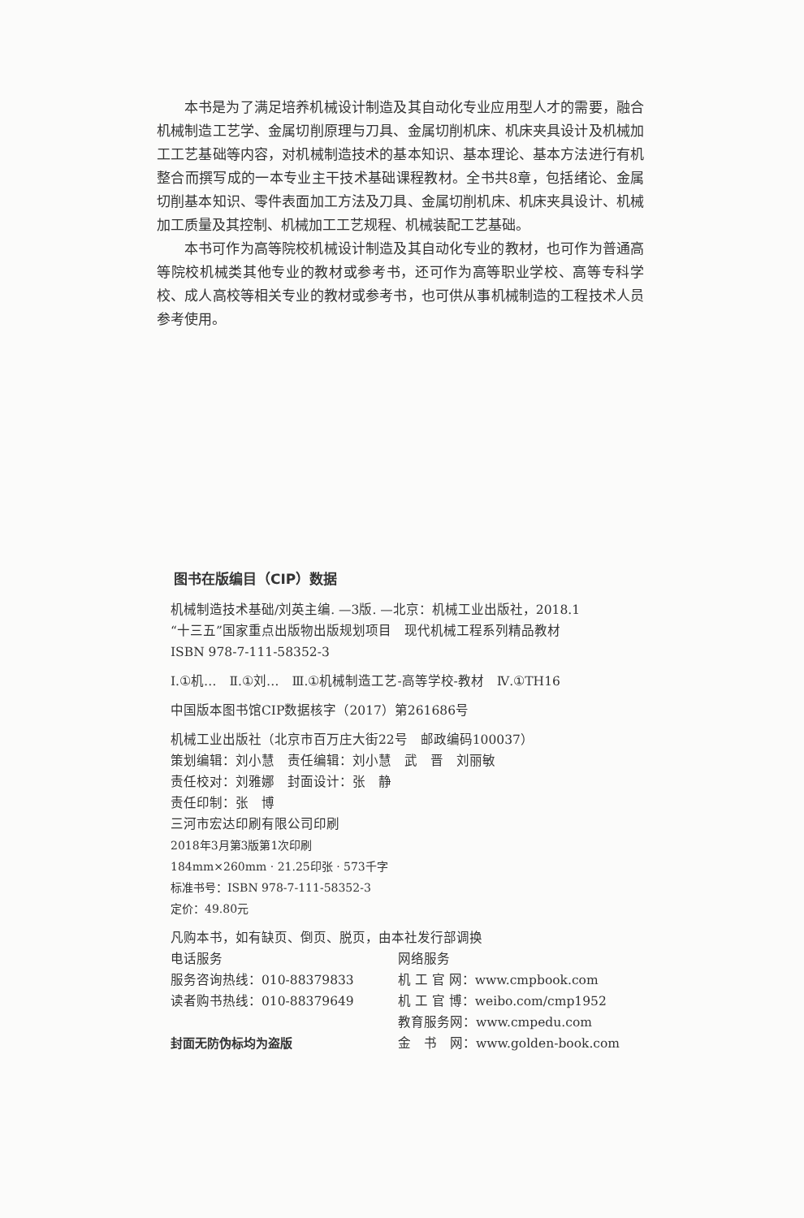本书是为了满足培养机械设计制造及其自动化专业应用型人才的需要，融合机械制造工艺学、金属切削原理与刀具、金属切削机床、机床夹具设计及机械加工工艺基础等内容，对机械制造技术的基本知识、基本理论、基本方法进行有机整合而撰写成的一本专业主干技术基础课程教材。全书共8章，包括绪论、金属切削基本知识、零件表面加工方法及刀具、金属切削机床、机床夹具设计、机械加工质量及其控制、机械加工工艺规程、机械装配工艺基础。
本书可作为高等院校机械设计制造及其自动化专业的教材，也可作为普通高等院校机械类其他专业的教材或参考书，还可作为高等职业学校、高等专科学校、成人高校等相关专业的教材或参考书，也可供从事机械制造的工程技术人员参考使用。
图书在版编目（CIP）数据
机械制造技术基础/刘英主编. —3版. —北京：机械工业出版社，2018.1
“十三五”国家重点出版物出版规划项目　现代机械工程系列精品教材
ISBN 978-7-111-58352-3
Ⅰ.①机…　Ⅱ.①刘…　Ⅲ.①机械制造工艺-高等学校-教材　Ⅳ.①TH16
中国版本图书馆CIP数据核字（2017）第261686号
机械工业出版社（北京市百万庄大街22号　邮政编码100037）
策划编辑：刘小慧　责任编辑：刘小慧　武　晋　刘丽敏
责任校对：刘雅娜　封面设计：张　静
责任印制：张　博
三河市宏达印刷有限公司印刷
2018年3月第3版第1次印刷
184mm×260mm · 21.25印张 · 573千字
标准书号：ISBN 978-7-111-58352-3
定价：49.80元
凡购本书，如有缺页、倒页、脱页，由本社发行部调换
电话服务
网络服务
服务咨询热线：010-88379833
机 工 官 网：www.cmpbook.com
读者购书热线：010-88379649
机 工 官 博：weibo.com/cmp1952
教育服务网：www.cmpedu.com
封面无防伪标均为盗版
金　书　网：www.golden-book.com